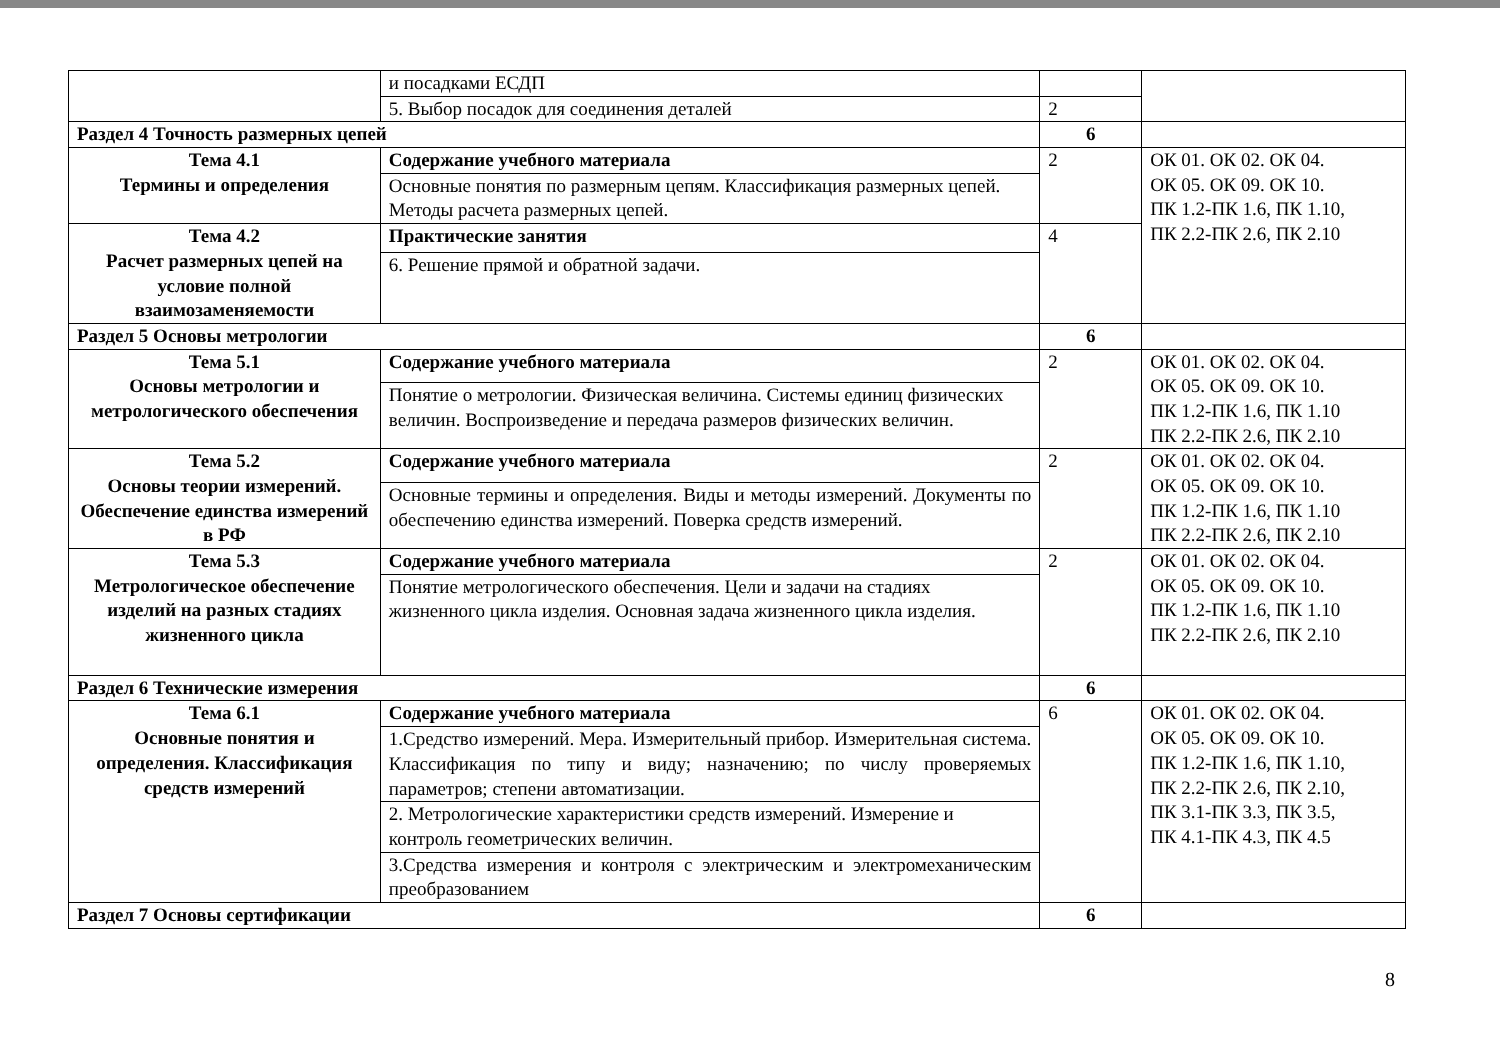| | и посадками ЕСДП | | |
| | 5. Выбор посадок для соединения деталей | 2 | |
| Раздел 4 Точность размерных цепей | | 6 | |
| Тема 4.1 Термины и определения | Содержание учебного материала | 2 | ОК 01. ОК 02. ОК 04. ОК 05. ОК 09. ОК 10. ПК 1.2-ПК 1.6, ПК 1.10, ПК 2.2-ПК 2.6, ПК 2.10 |
| | Основные понятия по размерным цепям. Классификация размерных цепей. Методы расчета размерных цепей. | | |
| Тема 4.2 Расчет размерных цепей на условие полной взаимозаменяемости | Практические занятия | 4 | |
| | 6. Решение прямой и обратной задачи. | | |
| Раздел 5 Основы метрологии | | 6 | |
| Тема 5.1 Основы метрологии и метрологического обеспечения | Содержание учебного материала | 2 | ОК 01. ОК 02. ОК 04. ОК 05. ОК 09. ОК 10. ПК 1.2-ПК 1.6, ПК 1.10 ПК 2.2-ПК 2.6, ПК 2.10 |
| | Понятие о метрологии. Физическая величина. Системы единиц физических величин. Воспроизведение и передача размеров физических величин. | | |
| Тема 5.2 Основы теории измерений. Обеспечение единства измерений в РФ | Содержание учебного материала | 2 | ОК 01. ОК 02. ОК 04. ОК 05. ОК 09. ОК 10. ПК 1.2-ПК 1.6, ПК 1.10 ПК 2.2-ПК 2.6, ПК 2.10 |
| | Основные термины и определения. Виды и методы измерений. Документы по обеспечению единства измерений. Поверка средств измерений. | | |
| Тема 5.3 Метрологическое обеспечение изделий на разных стадиях жизненного цикла | Содержание учебного материала | 2 | ОК 01. ОК 02. ОК 04. ОК 05. ОК 09. ОК 10. ПК 1.2-ПК 1.6, ПК 1.10 ПК 2.2-ПК 2.6, ПК 2.10 |
| | Понятие метрологического обеспечения. Цели и задачи на стадиях жизненного цикла изделия. Основная задача жизненного цикла изделия. | | |
| Раздел 6 Технические измерения | | 6 | |
| Тема 6.1 Основные понятия и определения. Классификация средств измерений | Содержание учебного материала | 6 | ОК 01. ОК 02. ОК 04. ОК 05. ОК 09. ОК 10. ПК 1.2-ПК 1.6, ПК 1.10, ПК 2.2-ПК 2.6, ПК 2.10, ПК 3.1-ПК 3.3, ПК 3.5, ПК 4.1-ПК 4.3, ПК 4.5 |
| | 1.Средство измерений. Мера. Измерительный прибор. Измерительная система. Классификация по типу и виду; назначению; по числу проверяемых параметров; степени автоматизации. | | |
| | 2. Метрологические характеристики средств измерений. Измерение и контроль геометрических величин. | | |
| | 3.Средства измерения и контроля с электрическим и электромеханическим преобразованием | | |
| Раздел 7 Основы сертификации | | 6 | |
8